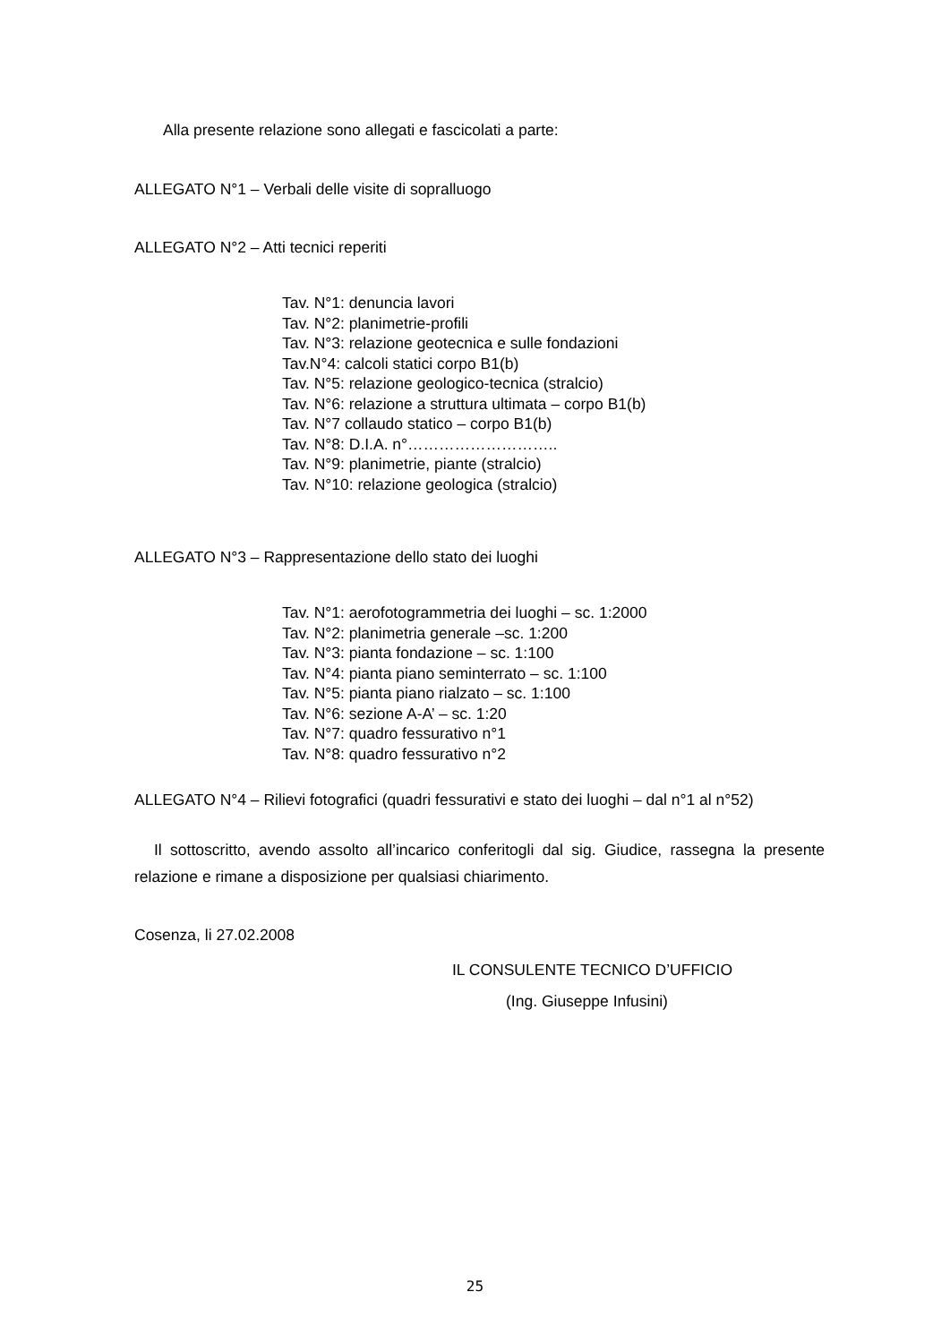Alla presente relazione sono allegati e fascicolati a parte:
ALLEGATO N°1 – Verbali delle visite di sopralluogo
ALLEGATO N°2 – Atti tecnici reperiti
Tav. N°1: denuncia lavori
Tav. N°2: planimetrie-profili
Tav. N°3: relazione geotecnica e sulle fondazioni
Tav.N°4: calcoli statici corpo B1(b)
Tav. N°5: relazione geologico-tecnica (stralcio)
Tav. N°6: relazione a struttura ultimata – corpo B1(b)
Tav. N°7 collaudo statico – corpo B1(b)
Tav. N°8: D.I.A. n°………………………..
Tav. N°9: planimetrie, piante (stralcio)
Tav. N°10: relazione geologica (stralcio)
ALLEGATO N°3 – Rappresentazione dello stato dei luoghi
Tav. N°1: aerofotogrammetria dei luoghi – sc. 1:2000
Tav. N°2: planimetria generale –sc. 1:200
Tav. N°3: pianta fondazione – sc. 1:100
Tav. N°4: pianta piano seminterrato – sc. 1:100
Tav. N°5: pianta piano rialzato – sc. 1:100
Tav. N°6: sezione A-A’ – sc. 1:20
Tav. N°7: quadro fessurativo n°1
Tav. N°8: quadro fessurativo n°2
ALLEGATO N°4 – Rilievi fotografici (quadri fessurativi e stato dei luoghi – dal n°1 al n°52)
Il sottoscritto, avendo assolto all’incarico conferitogli dal sig. Giudice, rassegna la presente relazione e rimane a disposizione per qualsiasi chiarimento.
Cosenza, li 27.02.2008
IL CONSULENTE TECNICO D’UFFICIO
(Ing. Giuseppe Infusini)
25